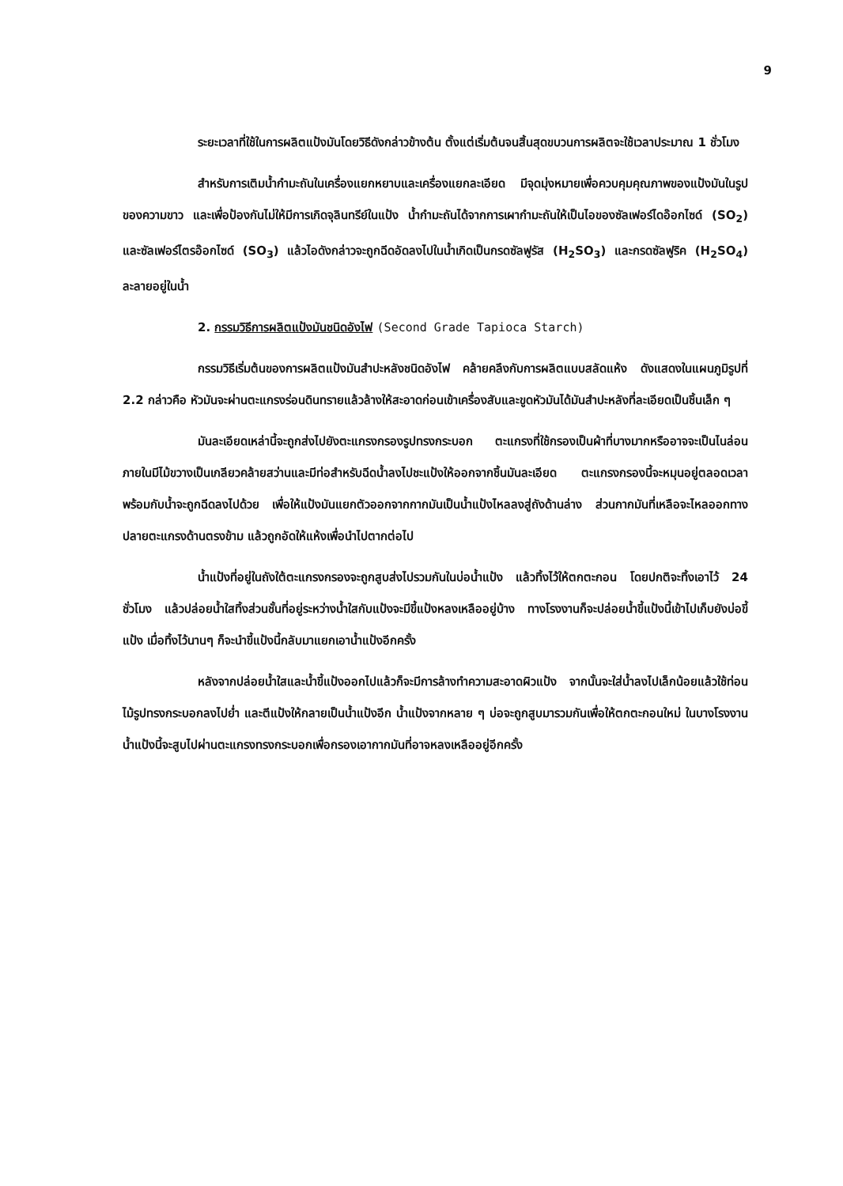9
ระยะเวลาที่ใช้ในการผลิตแป้งมันโดยวิธีดังกล่าวข้างต้น ตั้งแต่เริ่มต้นจนสิ้นสุดขบวนการผลิตจะใช้เวลาประมาณ 1 ชั่วโมง
สำหรับการเติมน้ำกำมะถันในเครื่องแยกหยาบและเครื่องแยกละเอียด มีจุดมุ่งหมายเพื่อควบคุมคุณภาพของแป้งมันในรูปของความขาว และเพื่อป้องกันไม่ให้มีการเกิดจุลินทรีย์ในแป้ง น้ำกำมะถันได้จากการเผากำมะถันให้เป็นไอของซัลเฟอร์ไดอ๊อกไซด์ (SO<sub>2</sub>) และซัลเฟอร์ไตรอ๊อกไซด์ (SO<sub>3</sub>) แล้วไอดังกล่าวจะถูกฉีดอัดลงไปในน้ำเกิดเป็นกรดซัลฟูรัส (H<sub>2</sub>SO<sub>3</sub>) และกรดซัลฟูริค (H<sub>2</sub>SO<sub>4</sub>) ละลายอยู่ในน้ำ
2. กรรมวิธีการผลิตแป้งมันชนิดอังไฟ (Second Grade Tapioca Starch)
กรรมวิธีเริ่มต้นของการผลิตแป้งมันสำปะหลังชนิดอังไฟ คล้ายคลึงกับการผลิตแบบสลัดแห้ง ดังแสดงในแผนภูมิรูปที่ 2.2 กล่าวคือ หัวมันจะผ่านตะแกรงร่อนดินทรายแล้วล้างให้สะอาดก่อนเข้าเครื่องสับและขูดหัวมันได้มันสำปะหลังที่ละเอียดเป็นชิ้นเล็ก ๆ
มันละเอียดเหล่านี้จะถูกส่งไปยังตะแกรงกรองรูปทรงกระบอก ตะแกรงที่ใช้กรองเป็นผ้าที่บางมากหรืออาจจะเป็นไนล่อน ภายในมีไม้ขวางเป็นเกลียวคล้ายสว่านและมีท่อสำหรับฉีดน้ำลงไปชะแป้งให้ออกจากชิ้นมันละเอียด ตะแกรงกรองนี้จะหมุนอยู่ตลอดเวลาพร้อมกับน้ำจะถูกฉีดลงไปด้วย เพื่อให้แป้งมันแยกตัวออกจากกากมันเป็นน้ำแป้งไหลลงสู่ถังด้านล่าง ส่วนกากมันที่เหลือจะไหลออกทางปลายตะแกรงด้านตรงข้าม แล้วถูกอัดให้แห้งเพื่อนำไปตากต่อไป
น้ำแป้งที่อยู่ในถังใต้ตะแกรงกรองจะถูกสูบส่งไปรวมกันในบ่อน้ำแป้ง แล้วทิ้งไว้ให้ตกตะกอน โดยปกติจะทิ้งเอาไว้ 24 ชั่วโมง แล้วปล่อยน้ำใสทิ้งส่วนชั้นที่อยู่ระหว่างน้ำใสกับแป้งจะมีขี้แป้งหลงเหลืออยู่บ้าง ทางโรงงานก็จะปล่อยน้ำขี้แป้งนี้เข้าไปเก็บยังบ่อขี้แป้ง เมื่อทิ้งไว้นานๆ ก็จะนำขี้แป้งนี้กลับมาแยกเอาน้ำแป้งอีกครั้ง
หลังจากปล่อยน้ำใสและน้ำขี้แป้งออกไปแล้วก็จะมีการล้างทำความสะอาดผิวแป้ง จากนั้นจะใส่น้ำลงไปเล็กน้อยแล้วใช้ท่อนไม้รูปทรงกระบอกลงไปย่ำ และตีแป้งให้กลายเป็นน้ำแป้งอีก น้ำแป้งจากหลาย ๆ บ่อจะถูกสูบมารวมกันเพื่อให้ตกตะกอนใหม่ ในบางโรงงานน้ำแป้งนี้จะสูบไปผ่านตะแกรงทรงกระบอกเพื่อกรองเอากากมันที่อาจหลงเหลืออยู่อีกครั้ง